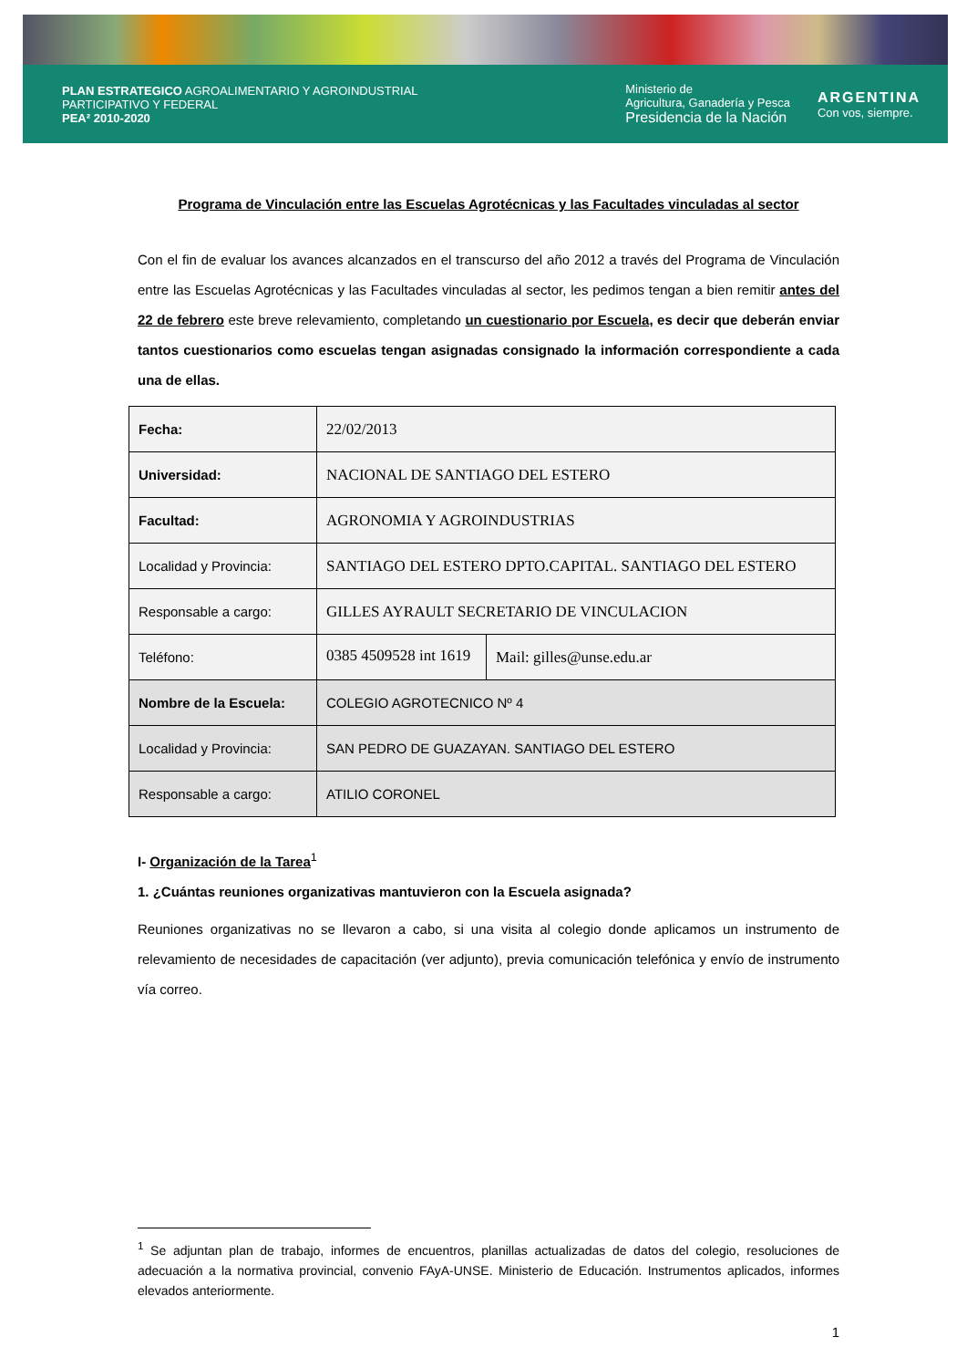PLAN ESTRATEGICO AGROALIMENTARIO Y AGROINDUSTRIAL
PARTICIPATIVO Y FEDERAL
PEA² 2010-2020
Ministerio de
Agricultura, Ganadería y Pesca
Presidencia de la Nación
ARGENTINA
Con vos, siempre.
Programa de Vinculación entre las Escuelas Agrotécnicas y las Facultades vinculadas al sector
Con el fin de evaluar los avances alcanzados en el transcurso del año 2012 a través del Programa de Vinculación entre las Escuelas Agrotécnicas y las Facultades vinculadas al sector, les pedimos tengan a bien remitir antes del 22 de febrero este breve relevamiento, completando un cuestionario por Escuela, es decir que deberán enviar tantos cuestionarios como escuelas tengan asignadas consignado la información correspondiente a cada una de ellas.
| Fecha: | 22/02/2013 | |
| Universidad: | NACIONAL DE SANTIAGO DEL ESTERO | |
| Facultad: | AGRONOMIA Y AGROINDUSTRIAS | |
| Localidad y Provincia: | SANTIAGO DEL ESTERO DPTO.CAPITAL. SANTIAGO DEL ESTERO | |
| Responsable a cargo: | GILLES AYRAULT SECRETARIO DE VINCULACION | |
| Teléfono: | 0385 4509528 int 1619 | Mail: gilles@unse.edu.ar |
| Nombre de la Escuela: | COLEGIO AGROTECNICO Nº 4 | |
| Localidad y Provincia: | SAN PEDRO DE GUAZAYAN. SANTIAGO DEL ESTERO | |
| Responsable a cargo: | ATILIO CORONEL | |
I- Organización de la Tarea<sup>1</sup>
1. ¿Cuántas reuniones organizativas mantuvieron con la Escuela asignada?
Reuniones organizativas no se llevaron a cabo, si una visita al colegio donde aplicamos un instrumento de relevamiento de necesidades de capacitación (ver adjunto), previa comunicación telefónica y envío de instrumento vía correo.
<sup>1</sup> Se adjuntan plan de trabajo, informes de encuentros, planillas actualizadas de datos del colegio, resoluciones de adecuación a la normativa provincial, convenio FAyA-UNSE. Ministerio de Educación. Instrumentos aplicados, informes elevados anteriormente.
1